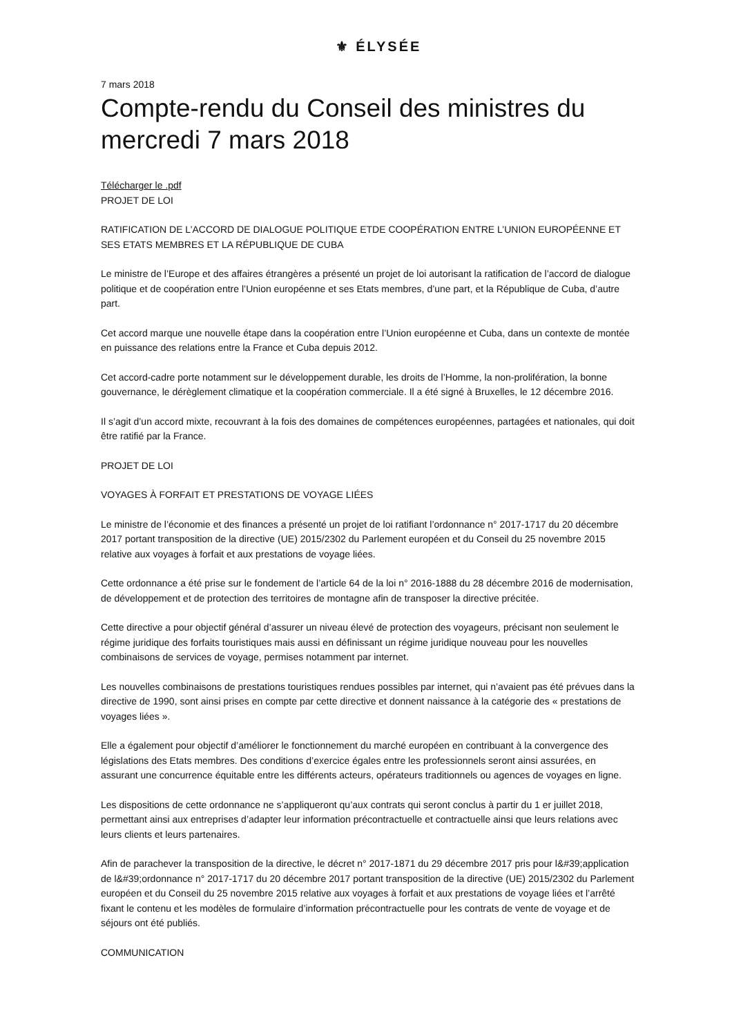⚜ ÉLYSÉE
7 mars 2018
Compte-rendu du Conseil des ministres du mercredi 7 mars 2018
Télécharger le .pdf
PROJET DE LOI
RATIFICATION DE L’ACCORD DE DIALOGUE POLITIQUE ETDE COOPÉRATION ENTRE L’UNION EUROPÉENNE ET SES ETATS MEMBRES ET LA RÉPUBLIQUE DE CUBA
Le ministre de l’Europe et des affaires étrangères a présenté un projet de loi autorisant la ratification de l’accord de dialogue politique et de coopération entre l’Union européenne et ses Etats membres, d’une part, et la République de Cuba, d’autre part.
Cet accord marque une nouvelle étape dans la coopération entre l’Union européenne et Cuba, dans un contexte de montée en puissance des relations entre la France et Cuba depuis 2012.
Cet accord-cadre porte notamment sur le développement durable, les droits de l’Homme, la non-prolifération, la bonne gouvernance, le dérèglement climatique et la coopération commerciale. Il a été signé à Bruxelles, le 12 décembre 2016.
Il s’agit d’un accord mixte, recouvrant à la fois des domaines de compétences européennes, partagées et nationales, qui doit être ratifié par la France.
PROJET DE LOI
VOYAGES À FORFAIT ET PRESTATIONS DE VOYAGE LIÉES
Le ministre de l’économie et des finances a présenté un projet de loi ratifiant l’ordonnance n° 2017-1717 du 20 décembre 2017 portant transposition de la directive (UE) 2015/2302 du Parlement européen et du Conseil du 25 novembre 2015 relative aux voyages à forfait et aux prestations de voyage liées.
Cette ordonnance a été prise sur le fondement de l’article 64 de la loi n° 2016-1888 du 28 décembre 2016 de modernisation, de développement et de protection des territoires de montagne afin de transposer la directive précitée.
Cette directive a pour objectif général d’assurer un niveau élevé de protection des voyageurs, précisant non seulement le régime juridique des forfaits touristiques mais aussi en définissant un régime juridique nouveau pour les nouvelles combinaisons de services de voyage, permises notamment par internet.
Les nouvelles combinaisons de prestations touristiques rendues possibles par internet, qui n’avaient pas été prévues dans la directive de 1990, sont ainsi prises en compte par cette directive et donnent naissance à la catégorie des « prestations de voyages liées ».
Elle a également pour objectif d’améliorer le fonctionnement du marché européen en contribuant à la convergence des législations des Etats membres. Des conditions d’exercice égales entre les professionnels seront ainsi assurées, en assurant une concurrence équitable entre les différents acteurs, opérateurs traditionnels ou agences de voyages en ligne.
Les dispositions de cette ordonnance ne s’appliqueront qu’aux contrats qui seront conclus à partir du 1 er juillet 2018, permettant ainsi aux entreprises d’adapter leur information précontractuelle et contractuelle ainsi que leurs relations avec leurs clients et leurs partenaires.
Afin de parachever la transposition de la directive, le décret n° 2017-1871 du 29 décembre 2017 pris pour l&#39;application de l&#39;ordonnance n° 2017-1717 du 20 décembre 2017 portant transposition de la directive (UE) 2015/2302 du Parlement européen et du Conseil du 25 novembre 2015 relative aux voyages à forfait et aux prestations de voyage liées et l’arrêté fixant le contenu et les modèles de formulaire d’information précontractuelle pour les contrats de vente de voyage et de séjours ont été publiés.
COMMUNICATION